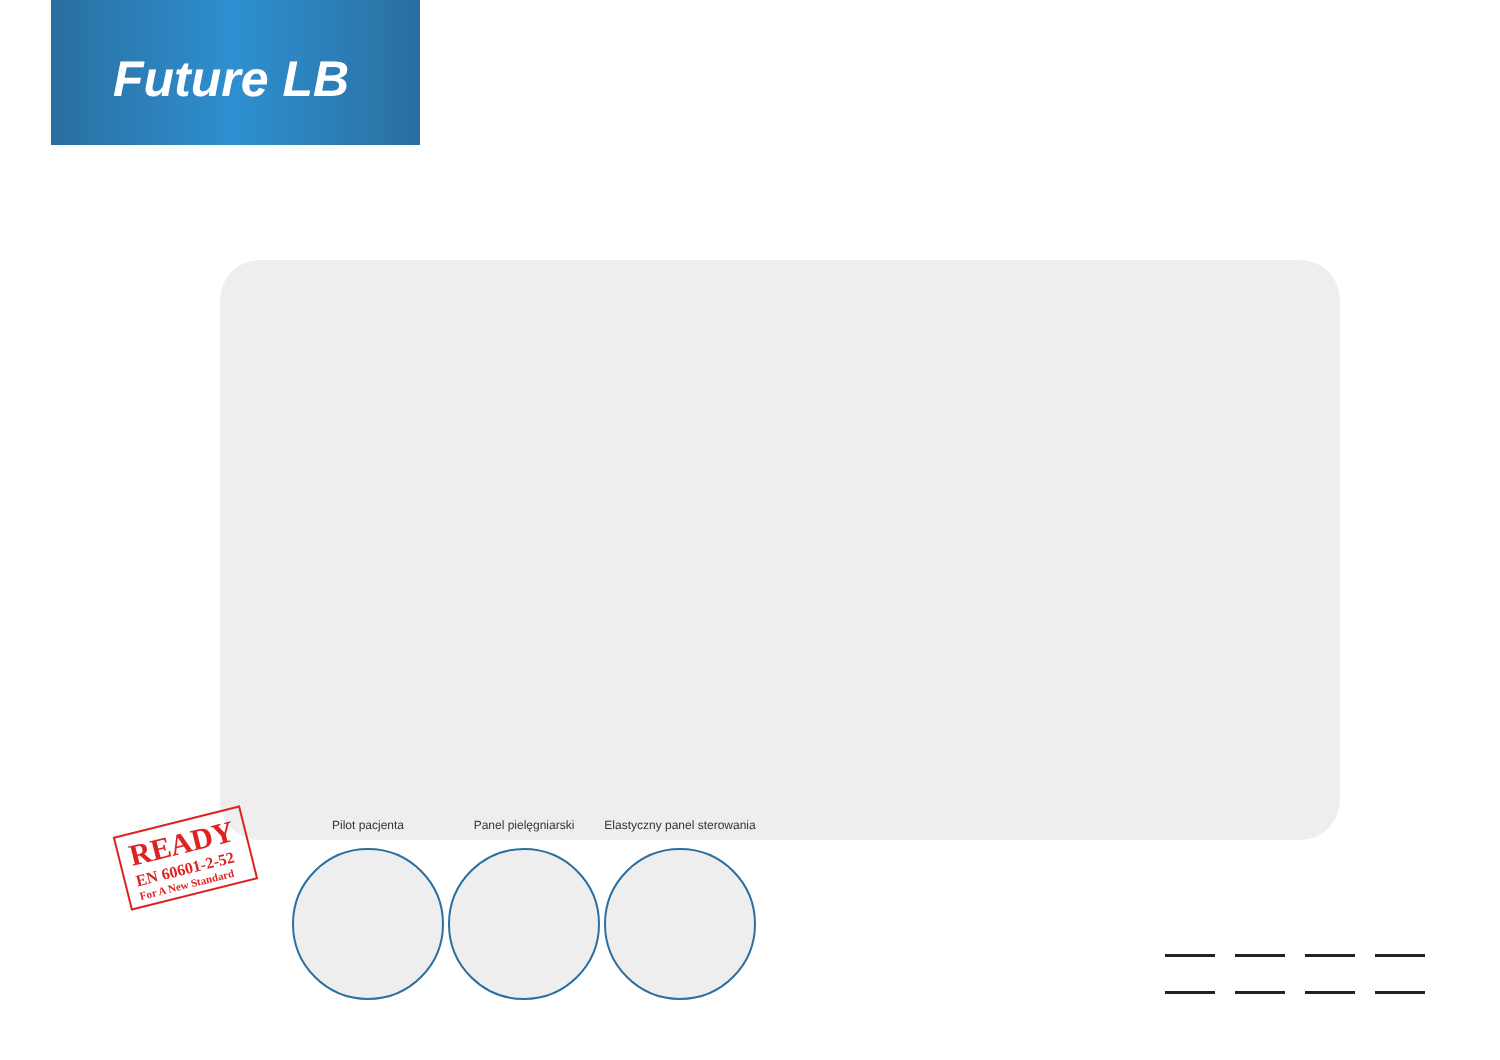Future LB
READY
EN 60601-2-52
For A New Standard
Pilot pacjenta Panel pielęgniarski Elastyczny panel sterowania